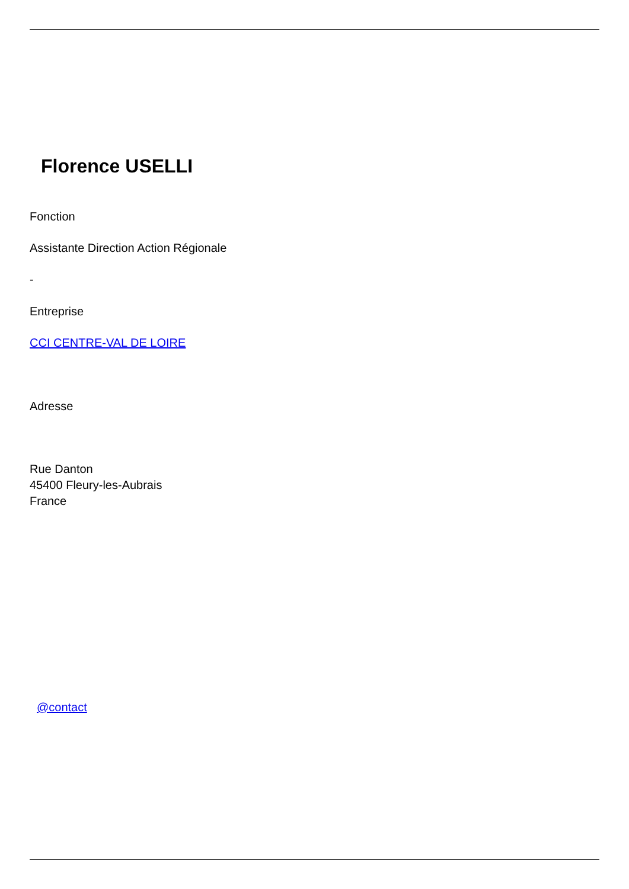Florence USELLI
Fonction
Assistante Direction Action Régionale
-
Entreprise
CCI CENTRE-VAL DE LOIRE
Adresse
Rue Danton
45400 Fleury-les-Aubrais
France
@contact